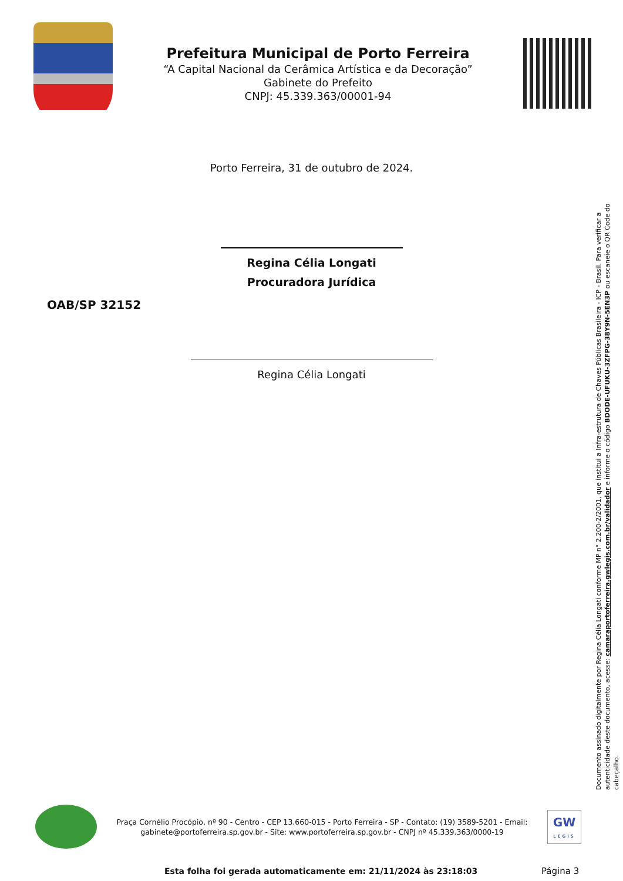Prefeitura Municipal de Porto Ferreira
“A Capital Nacional da Cerâmica Artística e da Decoração”
Gabinete do Prefeito
CNPJ: 45.339.363/00001-94
Porto Ferreira, 31 de outubro de 2024.
Regina Célia Longati
Procuradora Jurídica
OAB/SP 32152
Regina Célia Longati
Documento assinado digitalmente por Regina Célia Longati conforme MP n° 2.200-2/2001, que institui a Infra-estrutura de Chaves Públicas Brasileira - ICP - Brasil. Para verificar a autenticidade deste documento, acesse: camaraportoferreira.gwlegis.com.br/validador e informe o código BDODE-UFUKU-3ZFPG-38Y9N-5EN3P ou escaneie o QR Code do cabeçalho.
Praça Cornélio Procópio, nº 90 - Centro - CEP 13.660-015 - Porto Ferreira - SP - Contato: (19) 3589-5201 - Email: gabinete@portoferreira.sp.gov.br - Site: www.portoferreira.sp.gov.br - CNPJ nº 45.339.363/0000-19
GW
LEGIS
Esta folha foi gerada automaticamente em: 21/11/2024 às 23:18:03
Página 3